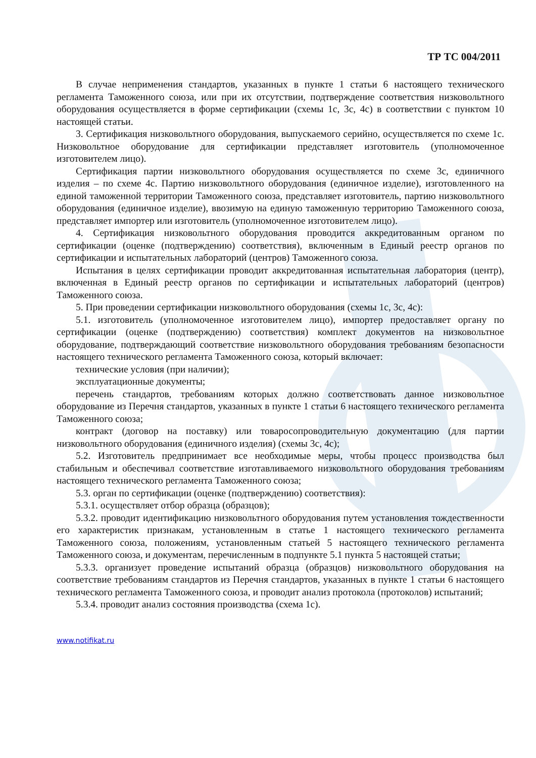ТР ТС 004/2011
В случае неприменения стандартов, указанных в пункте 1 статьи 6 настоящего технического регламента Таможенного союза, или при их отсутствии, подтверждение соответствия низковольтного оборудования осуществляется в форме сертификации (схемы 1с, 3с, 4с) в соответствии с пунктом 10 настоящей статьи.
3. Сертификация низковольтного оборудования, выпускаемого серийно, осуществляется по схеме 1с. Низковольтное оборудование для сертификации представляет изготовитель (уполномоченное изготовителем лицо).
Сертификация партии низковольтного оборудования осуществляется по схеме 3с, единичного изделия – по схеме 4с. Партию низковольтного оборудования (единичное изделие), изготовленного на единой таможенной территории Таможенного союза, представляет изготовитель, партию низковольтного оборудования (единичное изделие), ввозимую на единую таможенную территорию Таможенного союза, представляет импортер или изготовитель (уполномоченное изготовителем лицо).
4. Сертификация низковольтного оборудования проводится аккредитованным органом по сертификации (оценке (подтверждению) соответствия), включенным в Единый реестр органов по сертификации и испытательных лабораторий (центров) Таможенного союза.
Испытания в целях сертификации проводит аккредитованная испытательная лаборатория (центр), включенная в Единый реестр органов по сертификации и испытательных лабораторий (центров) Таможенного союза.
5. При проведении сертификации низковольтного оборудования (схемы 1с, 3с, 4с):
5.1. изготовитель (уполномоченное изготовителем лицо), импортер предоставляет органу по сертификации (оценке (подтверждению) соответствия) комплект документов на низковольтное оборудование, подтверждающий соответствие низковольтного оборудования требованиям безопасности настоящего технического регламента Таможенного союза, который включает:
технические условия (при наличии);
эксплуатационные документы;
перечень стандартов, требованиям которых должно соответствовать данное низковольтное оборудование из Перечня стандартов, указанных в пункте 1 статьи 6 настоящего технического регламента Таможенного союза;
контракт (договор на поставку) или товаросопроводительную документацию (для партии низковольтного оборудования (единичного изделия) (схемы 3с, 4с);
5.2. Изготовитель предпринимает все необходимые меры, чтобы процесс производства был стабильным и обеспечивал соответствие изготавливаемого низковольтного оборудования требованиям настоящего технического регламента Таможенного союза;
5.3. орган по сертификации (оценке (подтверждению) соответствия):
5.3.1. осуществляет отбор образца (образцов);
5.3.2. проводит идентификацию низковольтного оборудования путем установления тождественности его характеристик признакам, установленным в статье 1 настоящего технического регламента Таможенного союза, положениям, установленным статьей 5 настоящего технического регламента Таможенного союза, и документам, перечисленным в подпункте 5.1 пункта 5 настоящей статьи;
5.3.3. организует проведение испытаний образца (образцов) низковольтного оборудования на соответствие требованиям стандартов из Перечня стандартов, указанных в пункте 1 статьи 6 настоящего технического регламента Таможенного союза, и проводит анализ протокола (протоколов) испытаний;
5.3.4. проводит анализ состояния производства (схема 1с).
www.notifikat.ru